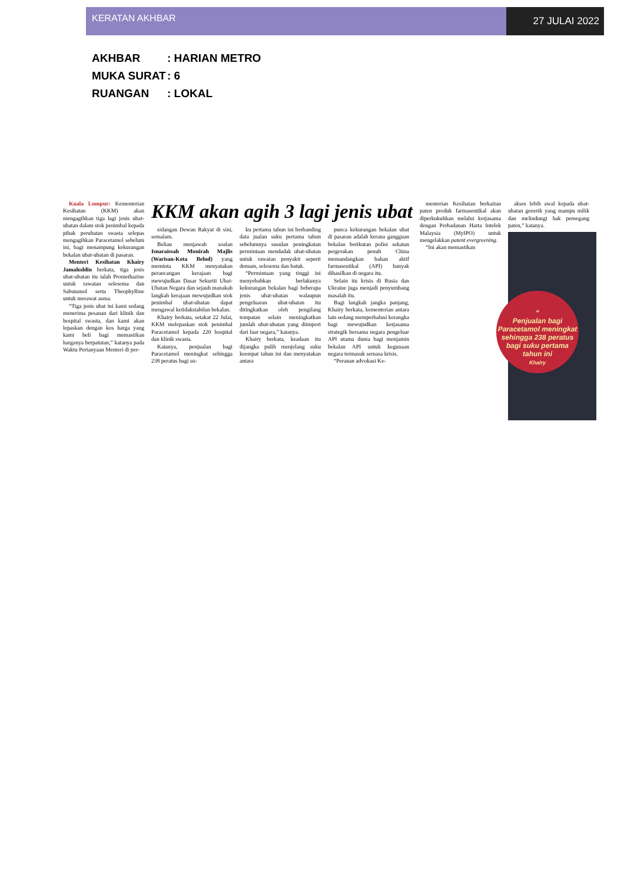KERATAN AKHBAR
27 JULAI 2022
AKHBAR: HARIAN METRO
MUKA SURAT: 6
RUANGAN: LOKAL
Kuala Lumpur: Kementerian Kesihatan (KKM) akan mengagihkan tiga lagi jenis ubat-ubatan dalam stok penimbal kepada pihak perubatan swasta selepas mengagihkan Paracetamol sebelum ini, bagi menampung kekurangan bekalan ubat-ubatan di pasaran.
Menteri Kesihatan Khairy Jamaluddin berkata, tiga jenis ubat-ubatan itu ialah Promethazine untuk rawatan selesema dan Sabutamol serta Theophylline untuk merawat asma.
“Tiga jenis ubat ini kami sedang menerima pesanan dari klinik dan hospital swasta, dan kami akan lepaskan dengan kos harga yang kami beli bagi memastikan harganya berpatutan,” katanya pada Waktu Pertanyaan Menteri di per-
KKM akan agih 3 lagi jenis ubat
sidangan Dewan Rakyat di sini, semalam.
Beliau menjawab soalan Isnaraissah Munirah Majlis (Warisan-Kota Belud) yang meminta KKM menyatakan perancangan kerajaan bagi mewujudkan Dasar Sekuriti Ubat-Ubatan Negara dan sejauh manakah langkah kerajaan mewujudkan stok penimbal ubat-ubatan dapat mengawal ketidakstabilan bekalan.
Khairy berkata, setakat 22 Julai, KKM melepaskan stok penimbal Paracetamol kepada 220 hospital dan klinik swasta.
Katanya, penjualan bagi Paracetamol meningkat sehingga 238 peratus bagi su-
ku pertama tahun ini berbanding data jualan suku pertama tahun sebelumnya susulan peningkatan permintaan mendadak ubat-ubatan untuk rawatan penyakit seperti demam, selesema dan batuk.
“Permintaan yang tinggi ini menyebabkan berlakunya kekurangan bekalan bagi beberapa jenis ubat-ubatan walaupun pengeluaran ubat-ubatan itu ditingkatkan oleh pengilang tempatan selain meningkatkan jumlah ubat-ubatan yang diimport dari luar negara,” katanya.
Khairy berkata, keadaan itu dijangka pulih menjelang suku keempat tahun ini dan menyatakan antara
punca kekurangan bekalan ubat di pasaran adalah kerana gangguan bekalan berikutan polisi sekatan pergerakan penuh China memandangkan bahan aktif farmaseutikal (API) banyak dihasilkan di negara itu.
Selain itu krisis di Rusia dan Ukraine juga menjadi penyumbang masalah itu.
Bagi langkah jangka panjang, Khairy berkata, kementerian antara lain sedang memperhalusi kerangka bagi mewujudkan kerjasama strategik bersama negara pengeluar API utama dunia bagi menjamin bekalan API untuk kegunaan negara termasuk semasa krisis.
“Peranan advokasi Ke-
menterian Kesihatan berkaitan paten produk farmaseutikal akan diperkukuhkan melalui kerjasama dengan Perbadanan Harta Intelek Malaysia (MyIPO) untuk mengelakkan patent evergreening.
“Ini akan memastikan
akses lebih awal kepada ubat-ubatan generik yang mampu milik dan melindungi hak pemegang paten,” katanya.
“
Penjualan bagi Paracetamol meningkat sehingga 238 peratus bagi suku pertama tahun ini
Khairy